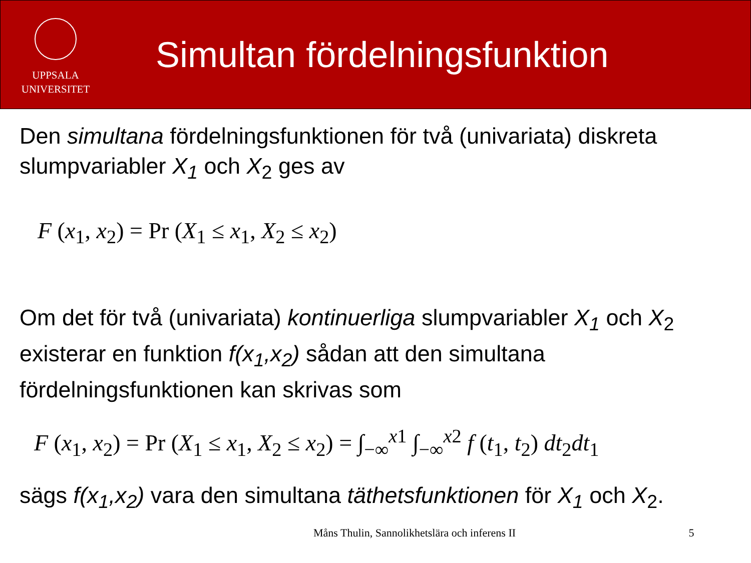UPPSALA
UNIVERSITET
Simultan fördelningsfunktion
Den simultana fördelningsfunktionen för två (univariata) diskreta slumpvariabler X<sub>1</sub> och X<sub>2</sub> ges av
F (x<sub>1</sub>, x<sub>2</sub>) = Pr (X<sub>1</sub> ≤ x<sub>1</sub>, X<sub>2</sub> ≤ x<sub>2</sub>)
Om det för två (univariata) kontinuerliga slumpvariabler X<sub>1</sub> och X<sub>2</sub> existerar en funktion f(x<sub>1</sub>,x<sub>2</sub>) sådan att den simultana fördelningsfunktionen kan skrivas som
F (x<sub>1</sub>, x<sub>2</sub>) = Pr (X<sub>1</sub> ≤ x<sub>1</sub>, X<sub>2</sub> ≤ x<sub>2</sub>) = ∫<sub>−∞</sub><sup>x1</sup> ∫<sub>−∞</sub><sup>x2</sup> f (t<sub>1</sub>, t<sub>2</sub>) dt<sub>2</sub>dt<sub>1</sub>
sägs f(x<sub>1</sub>,x<sub>2</sub>) vara den simultana täthetsfunktionen för X<sub>1</sub> och X<sub>2</sub>.
Måns Thulin, Sannolikhetslära och inferens II 5